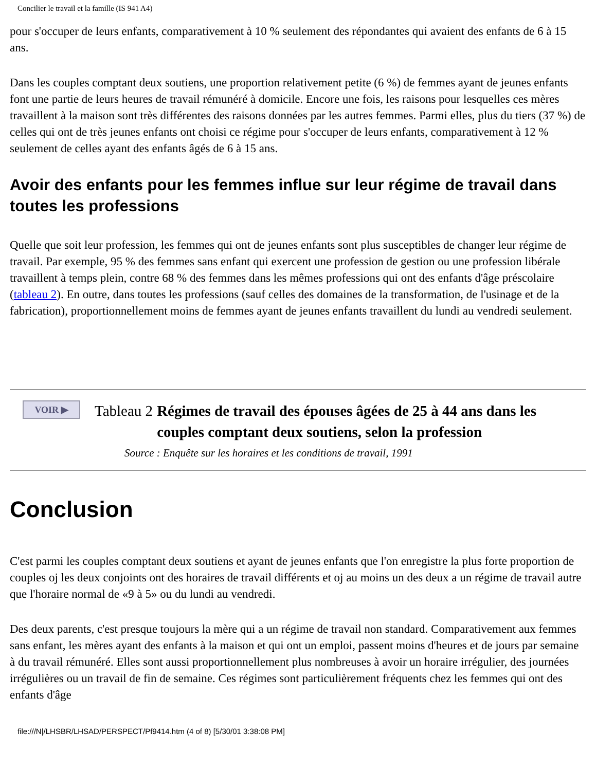Concilier le travail et la famille (IS 941 A4)
pour s'occuper de leurs enfants, comparativement à 10 % seulement des répondantes qui avaient des enfants de 6 à 15 ans.
Dans les couples comptant deux soutiens, une proportion relativement petite (6 %) de femmes ayant de jeunes enfants font une partie de leurs heures de travail rémunéré à domicile. Encore une fois, les raisons pour lesquelles ces mères travaillent à la maison sont très différentes des raisons données par les autres femmes. Parmi elles, plus du tiers (37 %) de celles qui ont de très jeunes enfants ont choisi ce régime pour s'occuper de leurs enfants, comparativement à 12 % seulement de celles ayant des enfants âgés de 6 à 15 ans.
Avoir des enfants pour les femmes influe sur leur régime de travail dans toutes les professions
Quelle que soit leur profession, les femmes qui ont de jeunes enfants sont plus susceptibles de changer leur régime de travail. Par exemple, 95 % des femmes sans enfant qui exercent une profession de gestion ou une profession libérale travaillent à temps plein, contre 68 % des femmes dans les mêmes professions qui ont des enfants d'âge préscolaire (tableau 2). En outre, dans toutes les professions (sauf celles des domaines de la transformation, de l'usinage et de la fabrication), proportionnellement moins de femmes ayant de jeunes enfants travaillent du lundi au vendredi seulement.
VOIR ▶
Tableau 2 Régimes de travail des épouses âgées de 25 à 44 ans dans les couples comptant deux soutiens, selon la profession
Source : Enquête sur les horaires et les conditions de travail, 1991
Conclusion
C'est parmi les couples comptant deux soutiens et ayant de jeunes enfants que l'on enregistre la plus forte proportion de couples oj les deux conjoints ont des horaires de travail différents et oj au moins un des deux a un régime de travail autre que l'horaire normal de «9 à 5» ou du lundi au vendredi.
Des deux parents, c'est presque toujours la mère qui a un régime de travail non standard. Comparativement aux femmes sans enfant, les mères ayant des enfants à la maison et qui ont un emploi, passent moins d'heures et de jours par semaine à du travail rémunéré. Elles sont aussi proportionnellement plus nombreuses à avoir un horaire irrégulier, des journées irrégulières ou un travail de fin de semaine. Ces régimes sont particulièrement fréquents chez les femmes qui ont des enfants d'âge
file:///N|/LHSBR/LHSAD/PERSPECT/Pf9414.htm (4 of 8) [5/30/01 3:38:08 PM]